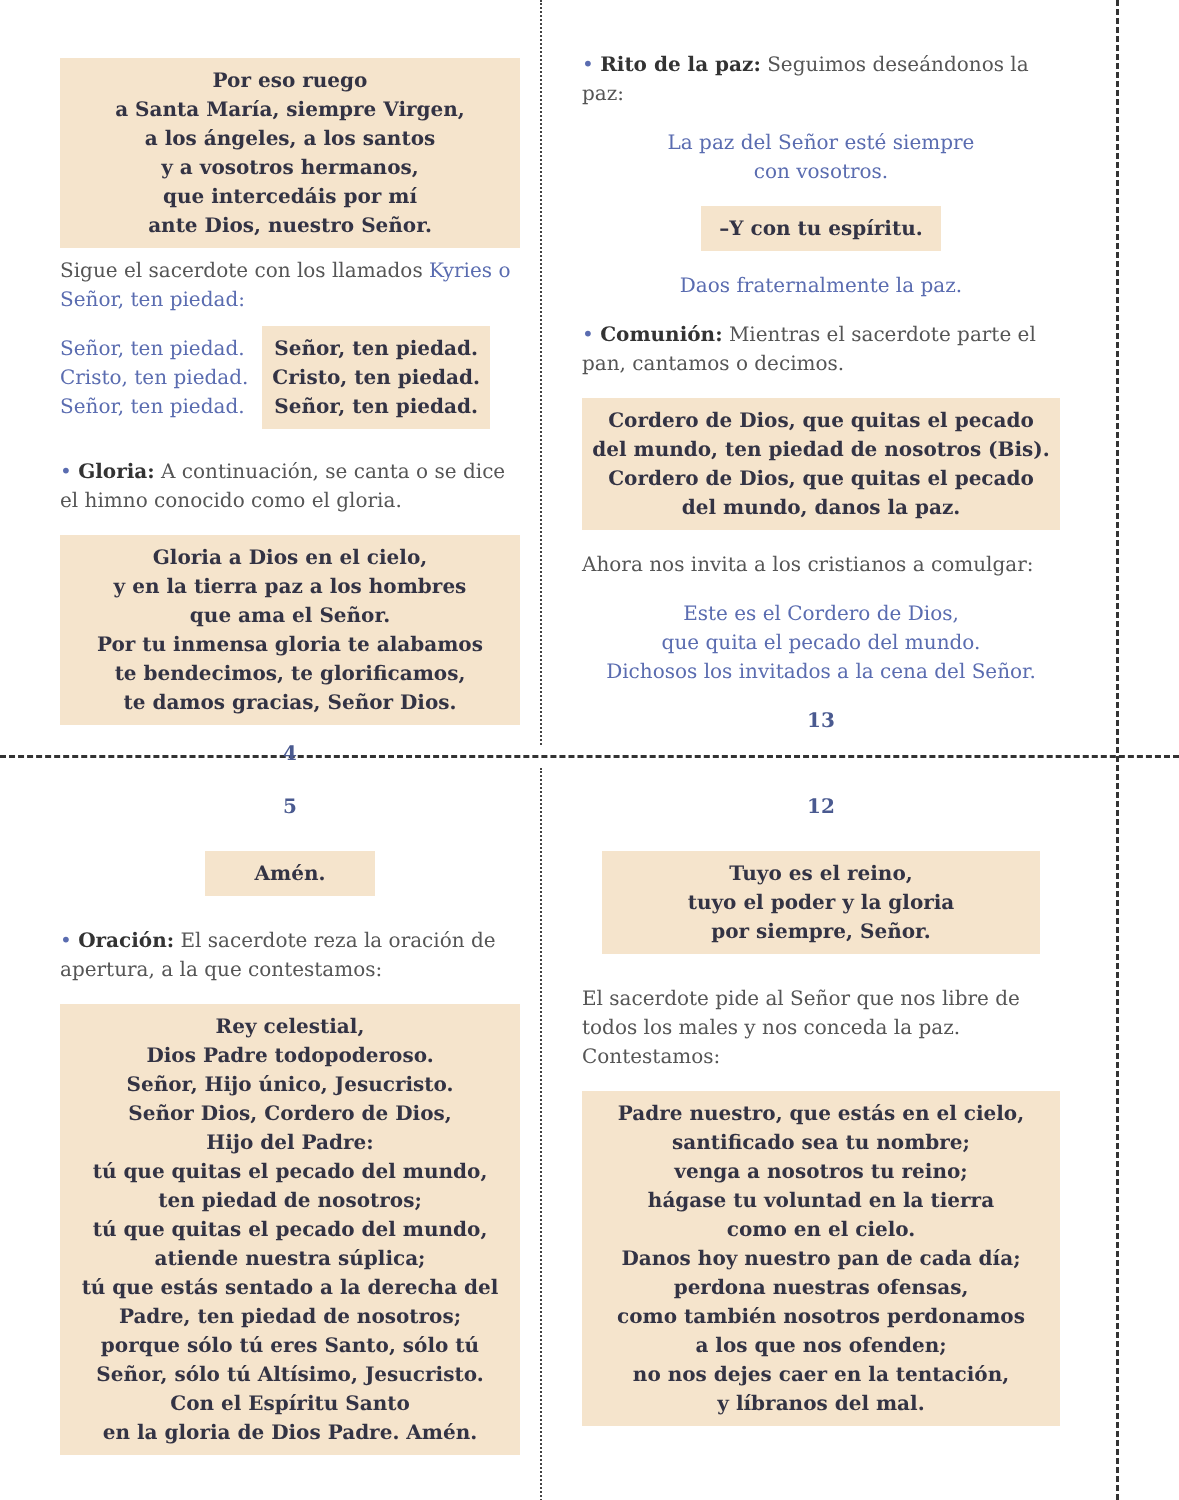Por eso ruego
a Santa María, siempre Virgen,
a los ángeles, a los santos
y a vosotros hermanos,
que intercedáis por mí
ante Dios, nuestro Señor.
Sigue el sacerdote con los llamados Kyries o Señor, ten piedad:
Señor, ten piedad.
Cristo, ten piedad.
Señor, ten piedad.
Señor, ten piedad.
Cristo, ten piedad.
Señor, ten piedad.
• Gloria: A continuación, se canta o se dice el himno conocido como el gloria.
Gloria a Dios en el cielo,
y en la tierra paz a los hombres
que ama el Señor.
Por tu inmensa gloria te alabamos
te bendecimos, te glorificamos,
te damos gracias, Señor Dios.
4
• Rito de la paz: Seguimos deseándonos la paz:
La paz del Señor esté siempre
con vosotros.
–Y con tu espíritu.
Daos fraternalmente la paz.
• Comunión: Mientras el sacerdote parte el pan, cantamos o decimos.
Cordero de Dios, que quitas el pecado del mundo, ten piedad de nosotros (Bis).
Cordero de Dios, que quitas el pecado del mundo, danos la paz.
Ahora nos invita a los cristianos a comulgar:
Este es el Cordero de Dios,
que quita el pecado del mundo.
Dichosos los invitados a la cena del Señor.
13
5
Amén.
• Oración: El sacerdote reza la oración de apertura, a la que contestamos:
Rey celestial,
Dios Padre todopoderoso.
Señor, Hijo único, Jesucristo.
Señor Dios, Cordero de Dios,
Hijo del Padre:
tú que quitas el pecado del mundo,
ten piedad de nosotros;
tú que quitas el pecado del mundo,
atiende nuestra súplica;
tú que estás sentado a la derecha del Padre, ten piedad de nosotros;
porque sólo tú eres Santo, sólo tú Señor, sólo tú Altísimo, Jesucristo.
Con el Espíritu Santo
en la gloria de Dios Padre. Amén.
12
Tuyo es el reino,
tuyo el poder y la gloria
por siempre, Señor.
El sacerdote pide al Señor que nos libre de todos los males y nos conceda la paz. Contestamos:
Padre nuestro, que estás en el cielo,
santificado sea tu nombre;
venga a nosotros tu reino;
hágase tu voluntad en la tierra
como en el cielo.
Danos hoy nuestro pan de cada día;
perdona nuestras ofensas,
como también nosotros perdonamos
a los que nos ofenden;
no nos dejes caer en la tentación,
y líbranos del mal.